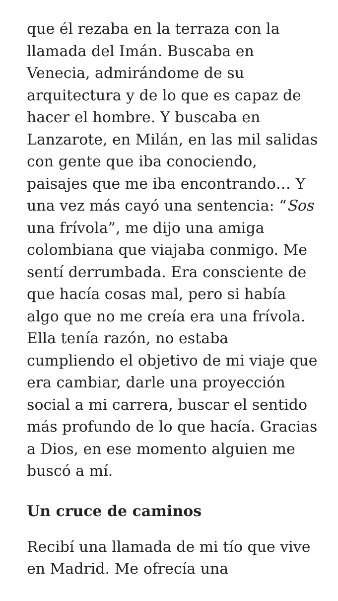que él rezaba en la terraza con la llamada del Imán. Buscaba en Venecia, admirándome de su arquitectura y de lo que es capaz de hacer el hombre. Y buscaba en Lanzarote, en Milán, en las mil salidas con gente que iba conociendo, paisajes que me iba encontrando… Y una vez más cayó una sentencia: “Sos una frívola”, me dijo una amiga colombiana que viajaba conmigo. Me sentí derrumbada. Era consciente de que hacía cosas mal, pero si había algo que no me creía era una frívola. Ella tenía razón, no estaba cumpliendo el objetivo de mi viaje que era cambiar, darle una proyección social a mi carrera, buscar el sentido más profundo de lo que hacía. Gracias a Dios, en ese momento alguien me buscó a mí.
Un cruce de caminos
Recibí una llamada de mi tío que vive en Madrid. Me ofrecía una